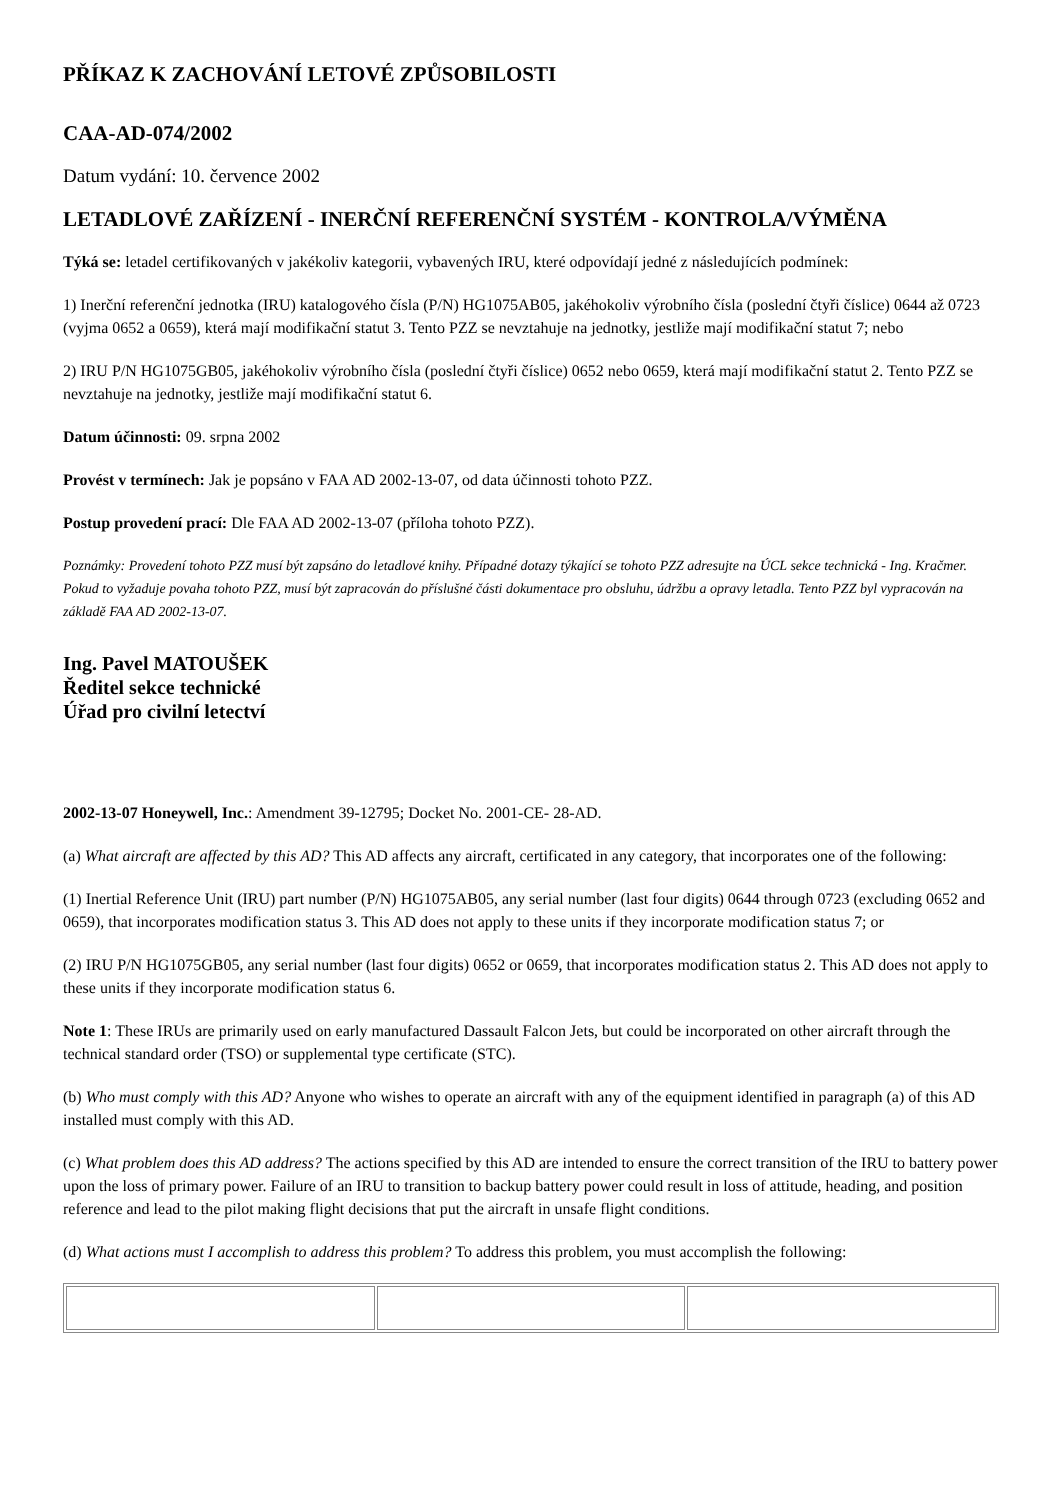PŘÍKAZ K ZACHOVÁNÍ LETOVÉ ZPŮSOBILOSTI
CAA-AD-074/2002
Datum vydání: 10. července 2002
LETADLOVÉ ZAŘÍZENÍ - INERČNÍ REFERENČNÍ SYSTÉM - KONTROLA/VÝMĚNA
Týká se: letadel certifikovaných v jakékoliv kategorii, vybavených IRU, které odpovídají jedné z následujících podmínek:
1) Inerční referenční jednotka (IRU) katalogového čísla (P/N) HG1075AB05, jakéhokoliv výrobního čísla (poslední čtyři číslice) 0644 až 0723 (vyjma 0652 a 0659), která mají modifikační statut 3. Tento PZZ se nevztahuje na jednotky, jestliže mají modifikační statut 7; nebo
2) IRU P/N HG1075GB05, jakéhokoliv výrobního čísla (poslední čtyři číslice) 0652 nebo 0659, která mají modifikační statut 2. Tento PZZ se nevztahuje na jednotky, jestliže mají modifikační statut 6.
Datum účinnosti: 09. srpna 2002
Provést v termínech: Jak je popsáno v FAA AD 2002-13-07, od data účinnosti tohoto PZZ.
Postup provedení prací: Dle FAA AD 2002-13-07 (příloha tohoto PZZ).
Poznámky: Provedení tohoto PZZ musí být zapsáno do letadlové knihy. Případné dotazy týkající se tohoto PZZ adresujte na ÚCL sekce technická - Ing. Kračmer. Pokud to vyžaduje povaha tohoto PZZ, musí být zapracován do příslušné části dokumentace pro obsluhu, údržbu a opravy letadla. Tento PZZ byl vypracován na základě FAA AD 2002-13-07.
Ing. Pavel MATOUŠEK
Ředitel sekce technické
Úřad pro civilní letectví
2002-13-07 Honeywell, Inc.: Amendment 39-12795; Docket No. 2001-CE- 28-AD.
(a) What aircraft are affected by this AD? This AD affects any aircraft, certificated in any category, that incorporates one of the following:
(1) Inertial Reference Unit (IRU) part number (P/N) HG1075AB05, any serial number (last four digits) 0644 through 0723 (excluding 0652 and 0659), that incorporates modification status 3. This AD does not apply to these units if they incorporate modification status 7; or
(2) IRU P/N HG1075GB05, any serial number (last four digits) 0652 or 0659, that incorporates modification status 2. This AD does not apply to these units if they incorporate modification status 6.
Note 1: These IRUs are primarily used on early manufactured Dassault Falcon Jets, but could be incorporated on other aircraft through the technical standard order (TSO) or supplemental type certificate (STC).
(b) Who must comply with this AD? Anyone who wishes to operate an aircraft with any of the equipment identified in paragraph (a) of this AD installed must comply with this AD.
(c) What problem does this AD address? The actions specified by this AD are intended to ensure the correct transition of the IRU to battery power upon the loss of primary power. Failure of an IRU to transition to backup battery power could result in loss of attitude, heading, and position reference and lead to the pilot making flight decisions that put the aircraft in unsafe flight conditions.
(d) What actions must I accomplish to address this problem? To address this problem, you must accomplish the following: